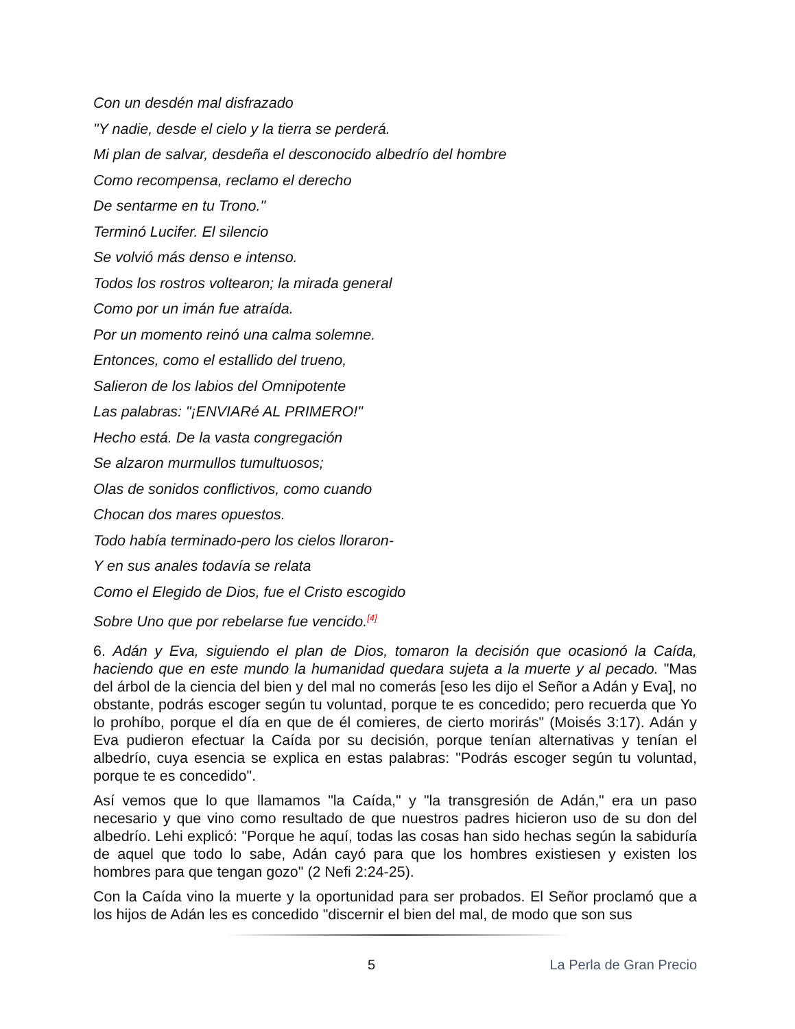Con un desdén mal disfrazado
"Y nadie, desde el cielo y la tierra se perderá.
Mi plan de salvar, desdeña el desconocido albedrío del hombre
Como recompensa, reclamo el derecho
De sentarme en tu Trono."
Terminó Lucifer. El silencio
Se volvió más denso e intenso.
Todos los rostros voltearon; la mirada general
Como por un imán fue atraída.
Por un momento reinó una calma solemne.
Entonces, como el estallido del trueno,
Salieron de los labios del Omnipotente
Las palabras: "¡ENVIARé AL PRIMERO!"
Hecho está. De la vasta congregación
Se alzaron murmullos tumultuosos;
Olas de sonidos conflictivos, como cuando
Chocan dos mares opuestos.
Todo había terminado-pero los cielos lloraron-
Y en sus anales todavía se relata
Como el Elegido de Dios, fue el Cristo escogido
Sobre Uno que por rebelarse fue vencido.<sup>[4]</sup>
6. Adán y Eva, siguiendo el plan de Dios, tomaron la decisión que ocasionó la Caída, haciendo que en este mundo la humanidad quedara sujeta a la muerte y al pecado. "Mas del árbol de la ciencia del bien y del mal no comerás [eso les dijo el Señor a Adán y Eva], no obstante, podrás escoger según tu voluntad, porque te es concedido; pero recuerda que Yo lo prohíbo, porque el día en que de él comieres, de cierto morirás" (Moisés 3:17). Adán y Eva pudieron efectuar la Caída por su decisión, porque tenían alternativas y tenían el albedrío, cuya esencia se explica en estas palabras: "Podrás escoger según tu voluntad, porque te es concedido".
Así vemos que lo que llamamos "la Caída," y "la transgresión de Adán," era un paso necesario y que vino como resultado de que nuestros padres hicieron uso de su don del albedrío. Lehi explicó: "Porque he aquí, todas las cosas han sido hechas según la sabiduría de aquel que todo lo sabe, Adán cayó para que los hombres existiesen y existen los hombres para que tengan gozo" (2 Nefi 2:24-25).
Con la Caída vino la muerte y la oportunidad para ser probados. El Señor proclamó que a los hijos de Adán les es concedido "discernir el bien del mal, de modo que son sus
5 La Perla de Gran Precio